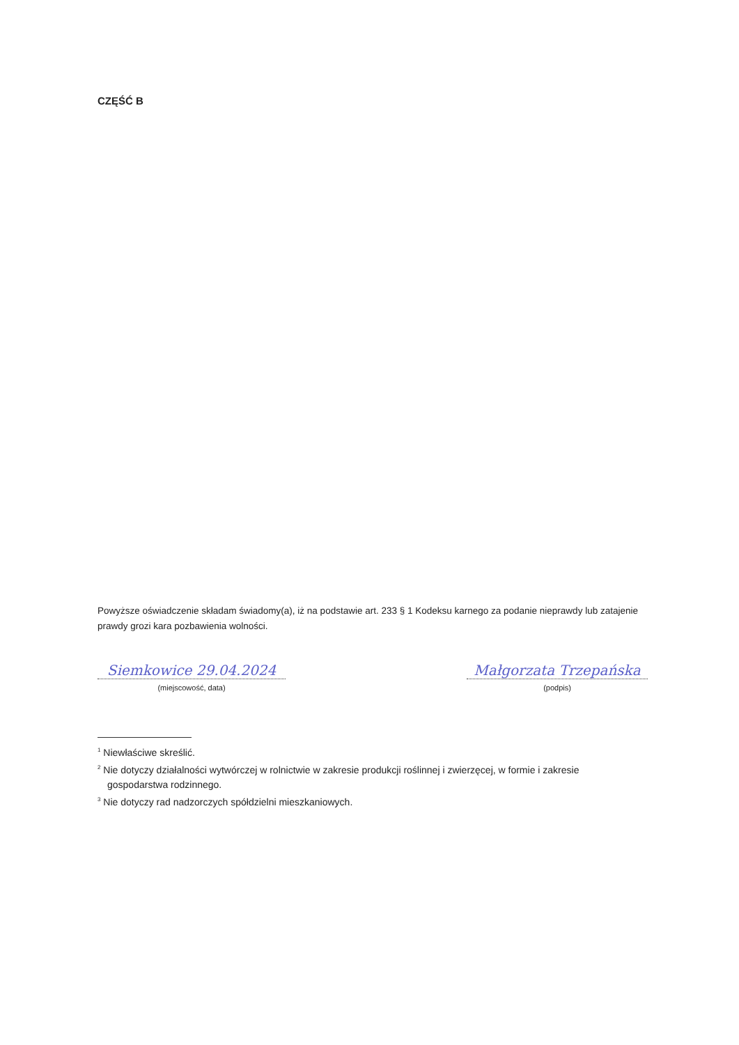CZĘŚĆ B
Powyższe oświadczenie składam świadomy(a), iż na podstawie art. 233 § 1 Kodeksu karnego za podanie nieprawdy lub zatajenie prawdy grozi kara pozbawienia wolności.
Siemkowice 29.04.2024
(miejscowość, data)
Małgorzata Trzepańska
(podpis)
<sup>1</sup> Niewłaściwe skreślić.
<sup>2</sup> Nie dotyczy działalności wytwórczej w rolnictwie w zakresie produkcji roślinnej i zwierzęcej, w formie i zakresie gospodarstwa rodzinnego.
<sup>3</sup> Nie dotyczy rad nadzorczych spółdzielni mieszkaniowych.